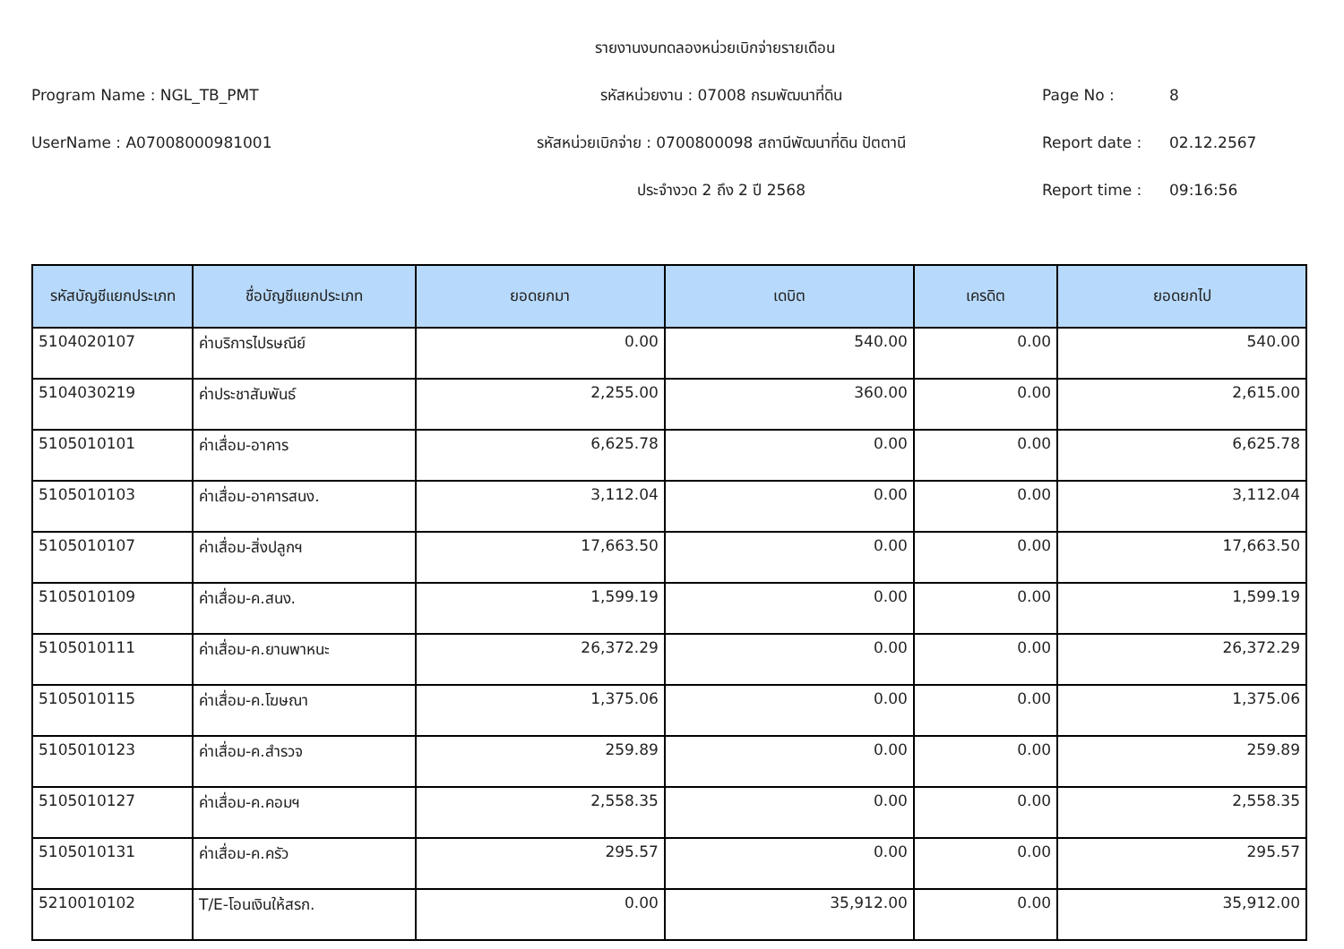รายงานงบทดลองหน่วยเบิกจ่ายรายเดือน
Program Name : NGL_TB_PMT รหัสหน่วยงาน : 07008 กรมพัฒนาที่ดิน Page No : 8
UserName : A07008000981001 รหัสหน่วยเบิกจ่าย : 0700800098 สถานีพัฒนาที่ดิน ปัตตานี Report date : 02.12.2567
ประจำงวด 2 ถึง 2 ปี 2568 Report time : 09:16:56
| รหัสบัญชีแยกประเภท | ชื่อบัญชีแยกประเภท | ยอดยกมา | เดบิต | เครดิต | ยอดยกไป |
| --- | --- | --- | --- | --- | --- |
| 5104020107 | ค่าบริการไปรษณีย์ | 0.00 | 540.00 | 0.00 | 540.00 |
| 5104030219 | ค่าประชาสัมพันธ์ | 2,255.00 | 360.00 | 0.00 | 2,615.00 |
| 5105010101 | ค่าเสื่อม-อาคาร | 6,625.78 | 0.00 | 0.00 | 6,625.78 |
| 5105010103 | ค่าเสื่อม-อาคารสนง. | 3,112.04 | 0.00 | 0.00 | 3,112.04 |
| 5105010107 | ค่าเสื่อม-สิ่งปลูกฯ | 17,663.50 | 0.00 | 0.00 | 17,663.50 |
| 5105010109 | ค่าเสื่อม-ค.สนง. | 1,599.19 | 0.00 | 0.00 | 1,599.19 |
| 5105010111 | ค่าเสื่อม-ค.ยานพาหนะ | 26,372.29 | 0.00 | 0.00 | 26,372.29 |
| 5105010115 | ค่าเสื่อม-ค.โฆษณา | 1,375.06 | 0.00 | 0.00 | 1,375.06 |
| 5105010123 | ค่าเสื่อม-ค.สำรวจ | 259.89 | 0.00 | 0.00 | 259.89 |
| 5105010127 | ค่าเสื่อม-ค.คอมฯ | 2,558.35 | 0.00 | 0.00 | 2,558.35 |
| 5105010131 | ค่าเสื่อม-ค.ครัว | 295.57 | 0.00 | 0.00 | 295.57 |
| 5210010102 | T/E-โอนเงินให้สรก. | 0.00 | 35,912.00 | 0.00 | 35,912.00 |